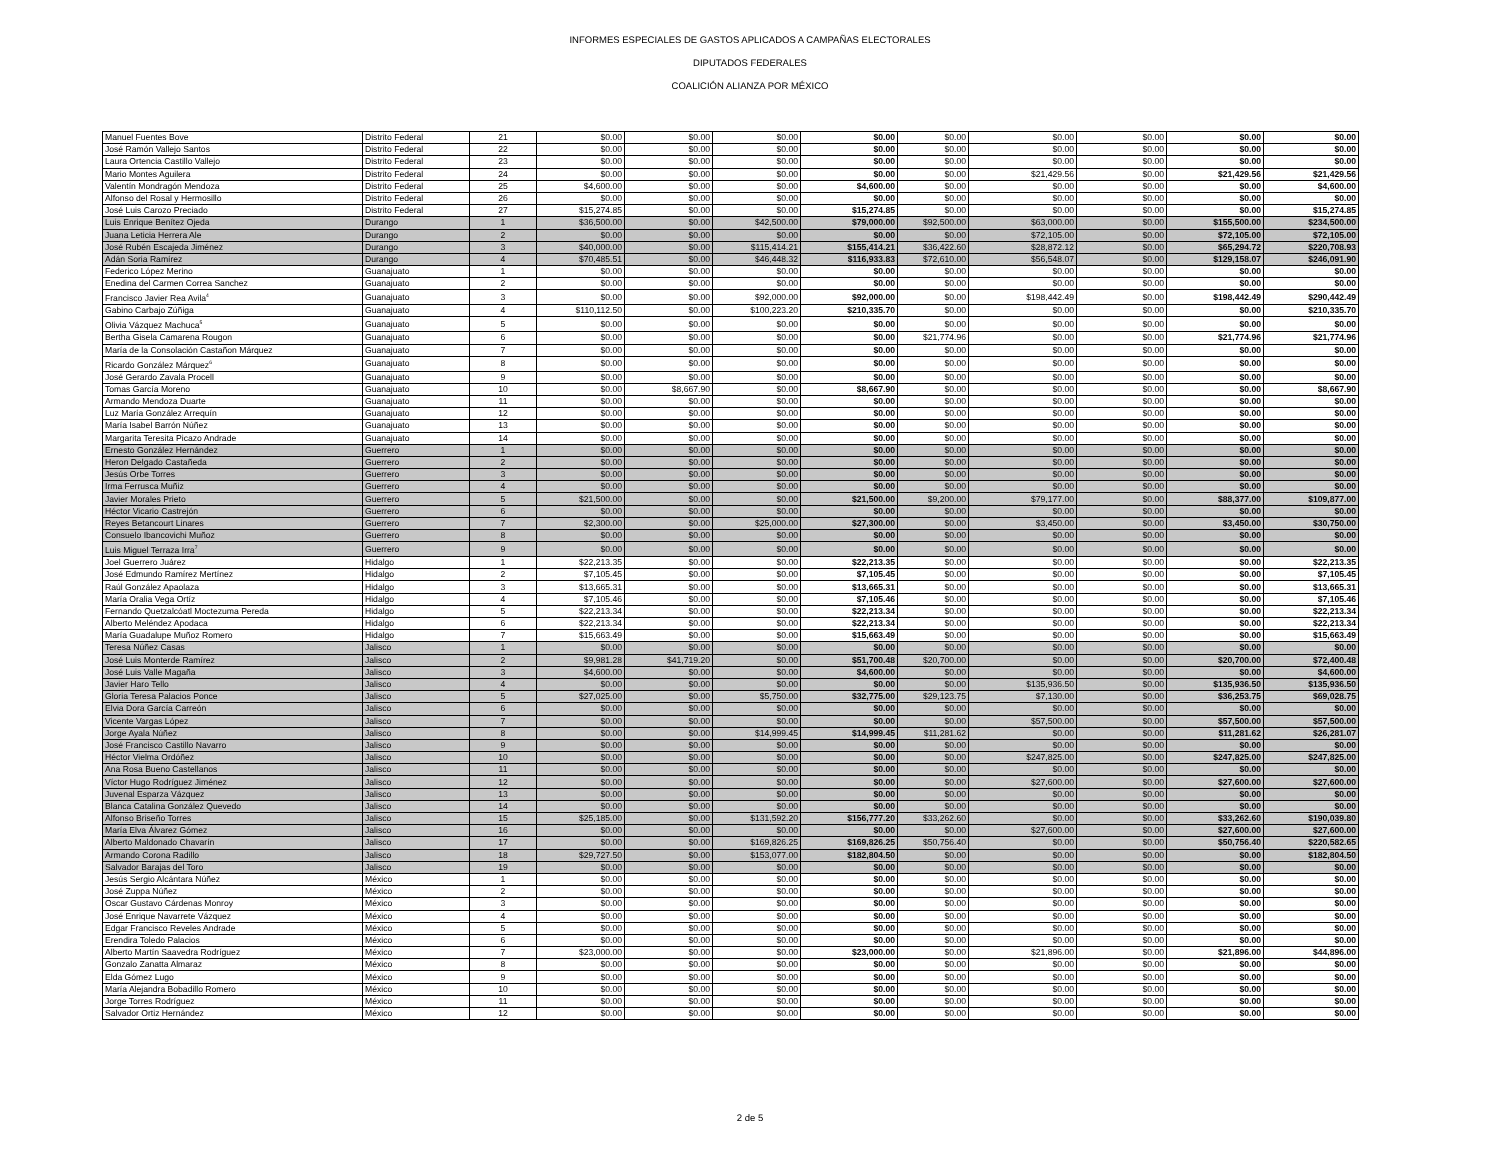INFORMES ESPECIALES DE GASTOS APLICADOS A CAMPAÑAS ELECTORALES
DIPUTADOS FEDERALES
COALICIÓN ALIANZA POR MÉXICO
| Manuel Fuentes Bove | Distrito Federal | 21 | $0.00 | $0.00 | $0.00 | $0.00 | $0.00 | $0.00 | $0.00 | $0.00 | $0.00 |
| José Ramón Vallejo Santos | Distrito Federal | 22 | $0.00 | $0.00 | $0.00 | $0.00 | $0.00 | $0.00 | $0.00 | $0.00 | $0.00 |
| Laura Ortencia Castillo Vallejo | Distrito Federal | 23 | $0.00 | $0.00 | $0.00 | $0.00 | $0.00 | $0.00 | $0.00 | $0.00 | $0.00 |
| Mario Montes Aguilera | Distrito Federal | 24 | $0.00 | $0.00 | $0.00 | $0.00 | $0.00 | $21,429.56 | $0.00 | $21,429.56 | $21,429.56 |
| Valentín Mondragón Mendoza | Distrito Federal | 25 | $4,600.00 | $0.00 | $0.00 | $4,600.00 | $0.00 | $0.00 | $0.00 | $0.00 | $4,600.00 |
| Alfonso del Rosal y Hermosillo | Distrito Federal | 26 | $0.00 | $0.00 | $0.00 | $0.00 | $0.00 | $0.00 | $0.00 | $0.00 | $0.00 |
| José Luis Carozo Preciado | Distrito Federal | 27 | $15,274.85 | $0.00 | $0.00 | $15,274.85 | $0.00 | $0.00 | $0.00 | $0.00 | $15,274.85 |
| Luis Enrique Benítez Ojeda | Durango | 1 | $36,500.00 | $0.00 | $42,500.00 | $79,000.00 | $92,500.00 | $63,000.00 | $0.00 | $155,500.00 | $234,500.00 |
| Juana Leticia Herrera Ale | Durango | 2 | $0.00 | $0.00 | $0.00 | $0.00 | $0.00 | $72,105.00 | $0.00 | $72,105.00 | $72,105.00 |
| José Rubén Escajeda Jiménez | Durango | 3 | $40,000.00 | $0.00 | $115,414.21 | $155,414.21 | $36,422.60 | $28,872.12 | $0.00 | $65,294.72 | $220,708.93 |
| Adán Soria Ramírez | Durango | 4 | $70,485.51 | $0.00 | $46,448.32 | $116,933.83 | $72,610.00 | $56,548.07 | $0.00 | $129,158.07 | $246,091.90 |
| Federico López Merino | Guanajuato | 1 | $0.00 | $0.00 | $0.00 | $0.00 | $0.00 | $0.00 | $0.00 | $0.00 | $0.00 |
| Enedina del Carmen Correa Sanchez | Guanajuato | 2 | $0.00 | $0.00 | $0.00 | $0.00 | $0.00 | $0.00 | $0.00 | $0.00 | $0.00 |
| Francisco Javier Rea Avila<sup>4</sup> | Guanajuato | 3 | $0.00 | $0.00 | $92,000.00 | $92,000.00 | $0.00 | $198,442.49 | $0.00 | $198,442.49 | $290,442.49 |
| Gabino Carbajo Zúñiga | Guanajuato | 4 | $110,112.50 | $0.00 | $100,223.20 | $210,335.70 | $0.00 | $0.00 | $0.00 | $0.00 | $210,335.70 |
| Olivia Vázquez Machuca<sup>5</sup> | Guanajuato | 5 | $0.00 | $0.00 | $0.00 | $0.00 | $0.00 | $0.00 | $0.00 | $0.00 | $0.00 |
| Bertha Gisela Camarena Rougon | Guanajuato | 6 | $0.00 | $0.00 | $0.00 | $0.00 | $21,774.96 | $0.00 | $0.00 | $21,774.96 | $21,774.96 |
| María de la Consolación Castañon Márquez | Guanajuato | 7 | $0.00 | $0.00 | $0.00 | $0.00 | $0.00 | $0.00 | $0.00 | $0.00 | $0.00 |
| Ricardo González Márquez<sup>6</sup> | Guanajuato | 8 | $0.00 | $0.00 | $0.00 | $0.00 | $0.00 | $0.00 | $0.00 | $0.00 | $0.00 |
| José Gerardo Zavala Procell | Guanajuato | 9 | $0.00 | $0.00 | $0.00 | $0.00 | $0.00 | $0.00 | $0.00 | $0.00 | $0.00 |
| Tomas García Moreno | Guanajuato | 10 | $0.00 | $8,667.90 | $0.00 | $8,667.90 | $0.00 | $0.00 | $0.00 | $0.00 | $8,667.90 |
| Armando Mendoza Duarte | Guanajuato | 11 | $0.00 | $0.00 | $0.00 | $0.00 | $0.00 | $0.00 | $0.00 | $0.00 | $0.00 |
| Luz María González Arrequín | Guanajuato | 12 | $0.00 | $0.00 | $0.00 | $0.00 | $0.00 | $0.00 | $0.00 | $0.00 | $0.00 |
| María Isabel Barrón Núñez | Guanajuato | 13 | $0.00 | $0.00 | $0.00 | $0.00 | $0.00 | $0.00 | $0.00 | $0.00 | $0.00 |
| Margarita Teresita Picazo Andrade | Guanajuato | 14 | $0.00 | $0.00 | $0.00 | $0.00 | $0.00 | $0.00 | $0.00 | $0.00 | $0.00 |
| Ernesto González Hernández | Guerrero | 1 | $0.00 | $0.00 | $0.00 | $0.00 | $0.00 | $0.00 | $0.00 | $0.00 | $0.00 |
| Heron Delgado Castañeda | Guerrero | 2 | $0.00 | $0.00 | $0.00 | $0.00 | $0.00 | $0.00 | $0.00 | $0.00 | $0.00 |
| Jesús Orbe Torres | Guerrero | 3 | $0.00 | $0.00 | $0.00 | $0.00 | $0.00 | $0.00 | $0.00 | $0.00 | $0.00 |
| Irma Ferrusca Muñiz | Guerrero | 4 | $0.00 | $0.00 | $0.00 | $0.00 | $0.00 | $0.00 | $0.00 | $0.00 | $0.00 |
| Javier Morales Prieto | Guerrero | 5 | $21,500.00 | $0.00 | $0.00 | $21,500.00 | $9,200.00 | $79,177.00 | $0.00 | $88,377.00 | $109,877.00 |
| Héctor Vicario Castrejón | Guerrero | 6 | $0.00 | $0.00 | $0.00 | $0.00 | $0.00 | $0.00 | $0.00 | $0.00 | $0.00 |
| Reyes Betancourt Linares | Guerrero | 7 | $2,300.00 | $0.00 | $25,000.00 | $27,300.00 | $0.00 | $3,450.00 | $0.00 | $3,450.00 | $30,750.00 |
| Consuelo Ibancovichi Muñoz | Guerrero | 8 | $0.00 | $0.00 | $0.00 | $0.00 | $0.00 | $0.00 | $0.00 | $0.00 | $0.00 |
| Luis Miguel Terraza Irra<sup>7</sup> | Guerrero | 9 | $0.00 | $0.00 | $0.00 | $0.00 | $0.00 | $0.00 | $0.00 | $0.00 | $0.00 |
| Joel Guerrero Juárez | Hidalgo | 1 | $22,213.35 | $0.00 | $0.00 | $22,213.35 | $0.00 | $0.00 | $0.00 | $0.00 | $22,213.35 |
| José Edmundo Ramírez Mertínez | Hidalgo | 2 | $7,105.45 | $0.00 | $0.00 | $7,105.45 | $0.00 | $0.00 | $0.00 | $0.00 | $7,105.45 |
| Raúl González Apaolaza | Hidalgo | 3 | $13,665.31 | $0.00 | $0.00 | $13,665.31 | $0.00 | $0.00 | $0.00 | $0.00 | $13,665.31 |
| María Oralia Vega Ortíz | Hidalgo | 4 | $7,105.46 | $0.00 | $0.00 | $7,105.46 | $0.00 | $0.00 | $0.00 | $0.00 | $7,105.46 |
| Fernando Quetzalcóatl Moctezuma Pereda | Hidalgo | 5 | $22,213.34 | $0.00 | $0.00 | $22,213.34 | $0.00 | $0.00 | $0.00 | $0.00 | $22,213.34 |
| Alberto Meléndez Apodaca | Hidalgo | 6 | $22,213.34 | $0.00 | $0.00 | $22,213.34 | $0.00 | $0.00 | $0.00 | $0.00 | $22,213.34 |
| María Guadalupe Muñoz Romero | Hidalgo | 7 | $15,663.49 | $0.00 | $0.00 | $15,663.49 | $0.00 | $0.00 | $0.00 | $0.00 | $15,663.49 |
| Teresa Núñez Casas | Jalisco | 1 | $0.00 | $0.00 | $0.00 | $0.00 | $0.00 | $0.00 | $0.00 | $0.00 | $0.00 |
| José Luis Monterde Ramírez | Jalisco | 2 | $9,981.28 | $41,719.20 | $0.00 | $51,700.48 | $20,700.00 | $0.00 | $0.00 | $20,700.00 | $72,400.48 |
| José Luis Valle Magaña | Jalisco | 3 | $4,600.00 | $0.00 | $0.00 | $4,600.00 | $0.00 | $0.00 | $0.00 | $0.00 | $4,600.00 |
| Javier Haro Tello | Jalisco | 4 | $0.00 | $0.00 | $0.00 | $0.00 | $0.00 | $135,936.50 | $0.00 | $135,936.50 | $135,936.50 |
| Gloria Teresa Palacios Ponce | Jalisco | 5 | $27,025.00 | $0.00 | $5,750.00 | $32,775.00 | $29,123.75 | $7,130.00 | $0.00 | $36,253.75 | $69,028.75 |
| Elvia Dora García Carreón | Jalisco | 6 | $0.00 | $0.00 | $0.00 | $0.00 | $0.00 | $0.00 | $0.00 | $0.00 | $0.00 |
| Vicente Vargas López | Jalisco | 7 | $0.00 | $0.00 | $0.00 | $0.00 | $0.00 | $57,500.00 | $0.00 | $57,500.00 | $57,500.00 |
| Jorge Ayala Núñez | Jalisco | 8 | $0.00 | $0.00 | $14,999.45 | $14,999.45 | $11,281.62 | $0.00 | $0.00 | $11,281.62 | $26,281.07 |
| José Francisco Castillo Navarro | Jalisco | 9 | $0.00 | $0.00 | $0.00 | $0.00 | $0.00 | $0.00 | $0.00 | $0.00 | $0.00 |
| Héctor Vielma Ordóñez | Jalisco | 10 | $0.00 | $0.00 | $0.00 | $0.00 | $0.00 | $247,825.00 | $0.00 | $247,825.00 | $247,825.00 |
| Ana Rosa Bueno Castellanos | Jalisco | 11 | $0.00 | $0.00 | $0.00 | $0.00 | $0.00 | $0.00 | $0.00 | $0.00 | $0.00 |
| Víctor Hugo Rodríguez Jiménez | Jalisco | 12 | $0.00 | $0.00 | $0.00 | $0.00 | $0.00 | $27,600.00 | $0.00 | $27,600.00 | $27,600.00 |
| Juvenal Esparza Vázquez | Jalisco | 13 | $0.00 | $0.00 | $0.00 | $0.00 | $0.00 | $0.00 | $0.00 | $0.00 | $0.00 |
| Blanca Catalina González Quevedo | Jalisco | 14 | $0.00 | $0.00 | $0.00 | $0.00 | $0.00 | $0.00 | $0.00 | $0.00 | $0.00 |
| Alfonso Briseño Torres | Jalisco | 15 | $25,185.00 | $0.00 | $131,592.20 | $156,777.20 | $33,262.60 | $0.00 | $0.00 | $33,262.60 | $190,039.80 |
| María Elva Álvarez Gómez | Jalisco | 16 | $0.00 | $0.00 | $0.00 | $0.00 | $0.00 | $27,600.00 | $0.00 | $27,600.00 | $27,600.00 |
| Alberto Maldonado Chavarín | Jalisco | 17 | $0.00 | $0.00 | $169,826.25 | $169,826.25 | $50,756.40 | $0.00 | $0.00 | $50,756.40 | $220,582.65 |
| Armando Corona Radillo | Jalisco | 18 | $29,727.50 | $0.00 | $153,077.00 | $182,804.50 | $0.00 | $0.00 | $0.00 | $0.00 | $182,804.50 |
| Salvador Barajas del Toro | Jalisco | 19 | $0.00 | $0.00 | $0.00 | $0.00 | $0.00 | $0.00 | $0.00 | $0.00 | $0.00 |
| Jesús Sergio Alcántara Núñez | México | 1 | $0.00 | $0.00 | $0.00 | $0.00 | $0.00 | $0.00 | $0.00 | $0.00 | $0.00 |
| José Zuppa Núñez | México | 2 | $0.00 | $0.00 | $0.00 | $0.00 | $0.00 | $0.00 | $0.00 | $0.00 | $0.00 |
| Oscar Gustavo Cárdenas Monroy | México | 3 | $0.00 | $0.00 | $0.00 | $0.00 | $0.00 | $0.00 | $0.00 | $0.00 | $0.00 |
| José Enrique Navarrete Vázquez | México | 4 | $0.00 | $0.00 | $0.00 | $0.00 | $0.00 | $0.00 | $0.00 | $0.00 | $0.00 |
| Edgar Francisco Reveles Andrade | México | 5 | $0.00 | $0.00 | $0.00 | $0.00 | $0.00 | $0.00 | $0.00 | $0.00 | $0.00 |
| Erendira Toledo Palacios | México | 6 | $0.00 | $0.00 | $0.00 | $0.00 | $0.00 | $0.00 | $0.00 | $0.00 | $0.00 |
| Alberto Martín Saavedra Rodríguez | México | 7 | $23,000.00 | $0.00 | $0.00 | $23,000.00 | $0.00 | $21,896.00 | $0.00 | $21,896.00 | $44,896.00 |
| Gonzalo Zanatta Almaraz | México | 8 | $0.00 | $0.00 | $0.00 | $0.00 | $0.00 | $0.00 | $0.00 | $0.00 | $0.00 |
| Elda Gómez Lugo | México | 9 | $0.00 | $0.00 | $0.00 | $0.00 | $0.00 | $0.00 | $0.00 | $0.00 | $0.00 |
| María Alejandra Bobadillo Romero | México | 10 | $0.00 | $0.00 | $0.00 | $0.00 | $0.00 | $0.00 | $0.00 | $0.00 | $0.00 |
| Jorge Torres Rodríguez | México | 11 | $0.00 | $0.00 | $0.00 | $0.00 | $0.00 | $0.00 | $0.00 | $0.00 | $0.00 |
| Salvador Ortiz Hernández | México | 12 | $0.00 | $0.00 | $0.00 | $0.00 | $0.00 | $0.00 | $0.00 | $0.00 | $0.00 |
2 de 5